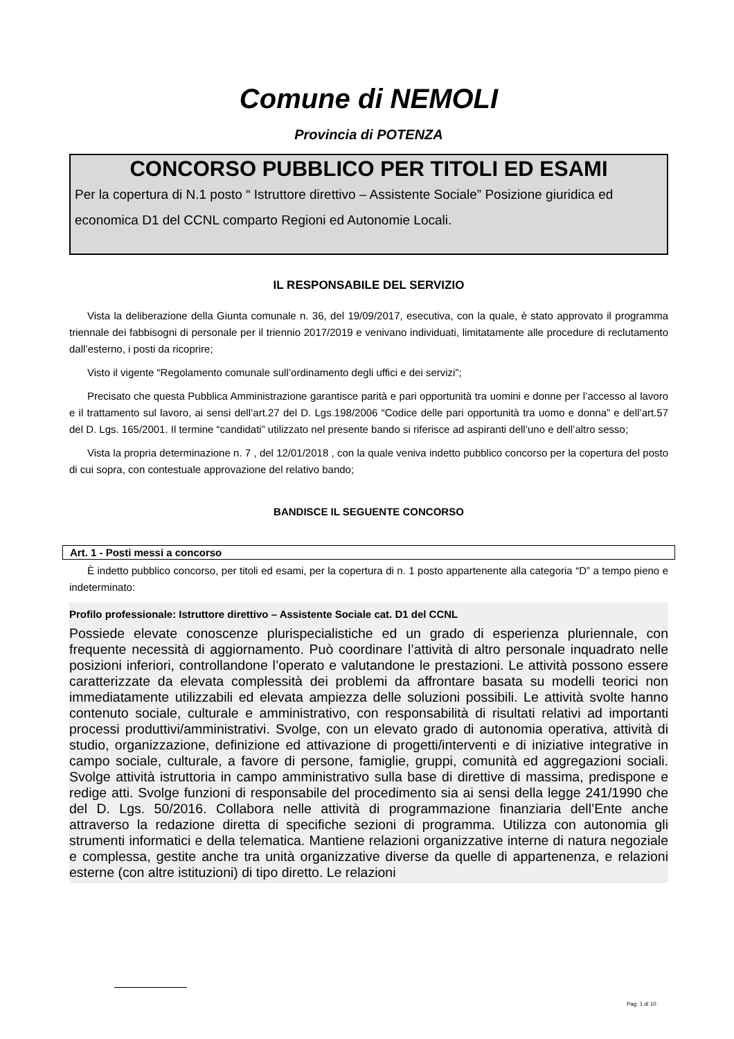Comune di NEMOLI
Provincia di POTENZA
CONCORSO PUBBLICO PER TITOLI ED ESAMI
Per la copertura di N.1 posto “ Istruttore direttivo – Assistente Sociale” Posizione giuridica ed economica D1 del CCNL comparto Regioni ed Autonomie Locali.
IL RESPONSABILE DEL SERVIZIO
Vista la deliberazione della Giunta comunale n. 36, del 19/09/2017, esecutiva, con la quale, è stato approvato il programma triennale dei fabbisogni di personale per il triennio 2017/2019 e venivano individuati, limitatamente alle procedure di reclutamento dall’esterno, i posti da ricoprire;
Visto il vigente “Regolamento comunale sull’ordinamento degli uffici e dei servizi”;
Precisato che questa Pubblica Amministrazione garantisce parità e pari opportunità tra uomini e donne per l’accesso al lavoro e il trattamento sul lavoro, ai sensi dell’art.27 del D. Lgs.198/2006 “Codice delle pari opportunità tra uomo e donna” e dell’art.57 del D. Lgs. 165/2001. Il termine “candidati” utilizzato nel presente bando si riferisce ad aspiranti dell’uno e dell’altro sesso;
Vista la propria determinazione n. 7 , del 12/01/2018 , con la quale veniva indetto pubblico concorso per la copertura del posto di cui sopra, con contestuale approvazione del relativo bando;
BANDISCE IL SEGUENTE CONCORSO
Art. 1 - Posti messi a concorso
È indetto pubblico concorso, per titoli ed esami, per la copertura di n. 1 posto appartenente alla categoria “D” a tempo pieno e indeterminato:
Profilo professionale: Istruttore direttivo – Assistente Sociale cat. D1 del CCNL
Possiede elevate conoscenze plurispecialistiche ed un grado di esperienza pluriennale, con frequente necessità di aggiornamento. Può coordinare l’attività di altro personale inquadrato nelle posizioni inferiori, controllandone l’operato e valutandone le prestazioni. Le attività possono essere caratterizzate da elevata complessità dei problemi da affrontare basata su modelli teorici non immediatamente utilizzabili ed elevata ampiezza delle soluzioni possibili. Le attività svolte hanno contenuto sociale, culturale e amministrativo, con responsabilità di risultati relativi ad importanti processi produttivi/amministrativi. Svolge, con un elevato grado di autonomia operativa, attività di studio, organizzazione, definizione ed attivazione di progetti/interventi e di iniziative integrative in campo sociale, culturale, a favore di persone, famiglie, gruppi, comunità ed aggregazioni sociali. Svolge attività istruttoria in campo amministrativo sulla base di direttive di massima, predispone e redige atti. Svolge funzioni di responsabile del procedimento sia ai sensi della legge 241/1990 che del D. Lgs. 50/2016. Collabora nelle attività di programmazione finanziaria dell’Ente anche attraverso la redazione diretta di specifiche sezioni di programma. Utilizza con autonomia gli strumenti informatici e della telematica. Mantiene relazioni organizzative interne di natura negoziale e complessa, gestite anche tra unità organizzative diverse da quelle di appartenenza, e relazioni esterne (con altre istituzioni) di tipo diretto. Le relazioni
Pag. 1 di 10